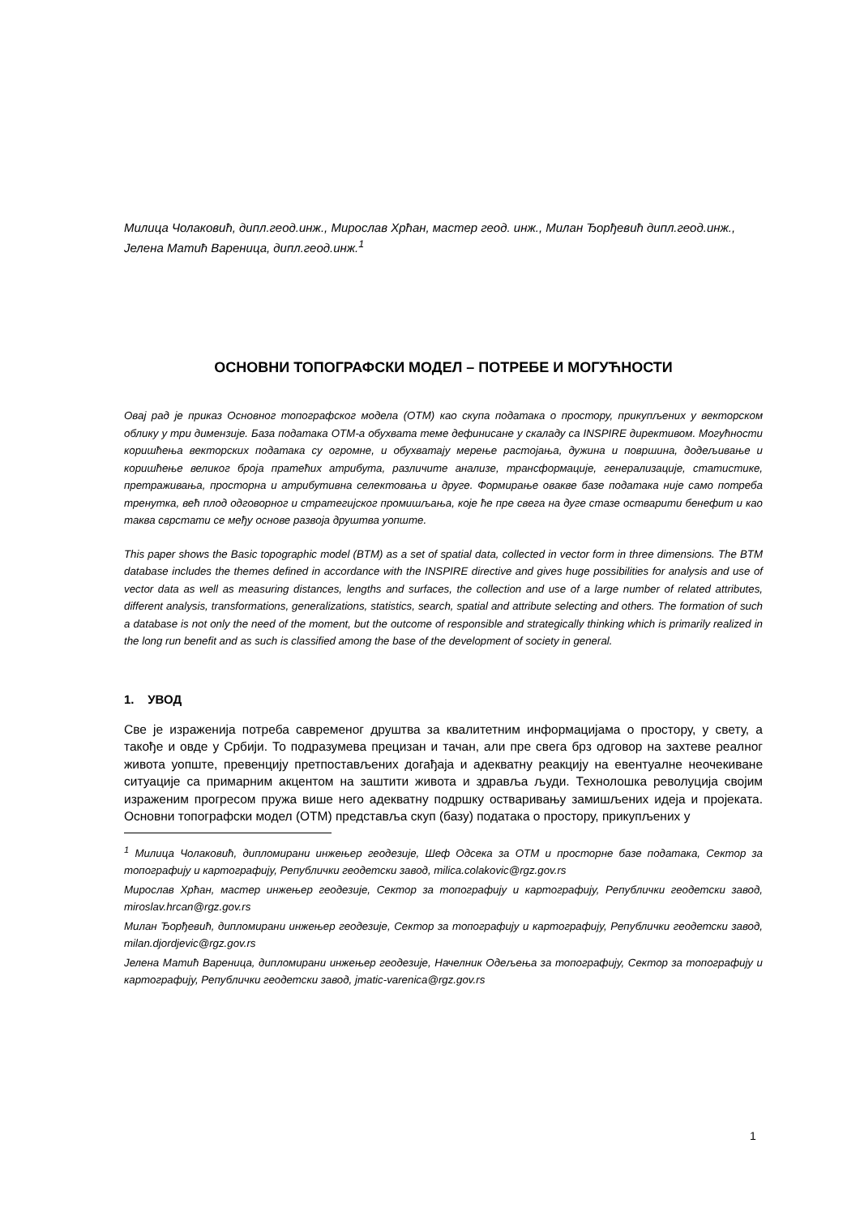Милица Чолаковић, дипл.геод.инж., Мирослав Хрћан, мастер геод. инж., Милан Ђорђевић дипл.геод.инж., Јелена Матић Вареница, дипл.геод.инж.<sup>1</sup>
ОСНОВНИ ТОПОГРАФСКИ МОДЕЛ – ПОТРЕБЕ И МОГУЋНОСТИ
Овај рад је приказ Основног топографског модела (ОТМ) као скупа података о простору, прикупљених у векторском облику у три димензије. База података ОТМ-а обухвата теме дефинисане у скаладу са INSPIRE директивом. Могућности коришћења векторских података су огромне, и обухватају мерење растојања, дужина и површина, додељивање и коришћење великог броја пратећих атрибута, различите анализе, трансформације, генерализације, статистике, претраживања, просторна и атрибутивна селектовања и друге. Формирање овакве базе података није само потреба тренутка, већ плод одговорног и стратегијског промишљања, које ће пре свега на дуге стазе остварити бенефит и као таква сврстати се међу основе развоја друштва уопште.
This paper shows the Basic topographic model (BTM) as a set of spatial data, collected in vector form in three dimensions. The BTM database includes the themes defined in accordance with the INSPIRE directive and gives huge possibilities for analysis and use of vector data as well as measuring distances, lengths and surfaces, the collection and use of a large number of related attributes, different analysis, transformations, generalizations, statistics, search, spatial and attribute selecting and others. The formation of such a database is not only the need of the moment, but the outcome of responsible and strategically thinking which is primarily realized in the long run benefit and as such is classified among the base of the development of society in general.
1. УВОД
Све је израженија потреба савременог друштва за квалитетним информацијама о простору, у свету, а такође и овде у Србији. То подразумева прецизан и тачан, али пре свега брз одговор на захтеве реалног живота уопште, превенцију претпостављених догађаја и адекватну реакцију на евентуалне неочекиване ситуације са примарним акцентом на заштити живота и здравља људи. Технолошка револуција својим израженим прогресом пружа више него адекватну подршку остваривању замишљених идеја и пројеката. Основни топографски модел (ОТМ) представља скуп (базу) података о простору, прикупљених у
<sup>1</sup> Милица Чолаковић, дипломирани инжењер геодезије, Шеф Одсека за ОТМ и просторне базе података, Сектор за топографију и картографију, Републички геодетски завод, milica.colakovic@rgz.gov.rs
Мирослав Хрћан, мастер инжењер геодезије, Сектор за топографију и картографију, Републички геодетски завод, miroslav.hrcan@rgz.gov.rs
Милан Ђорђевић, дипломирани инжењер геодезије, Сектор за топографију и картографију, Републички геодетски завод, milan.djordjevic@rgz.gov.rs
Јелена Матић Вареница, дипломирани инжењер геодезије, Начелник Одељења за топографију, Сектор за топографију и картографију, Републички геодетски завод, jmatic-varenica@rgz.gov.rs
1